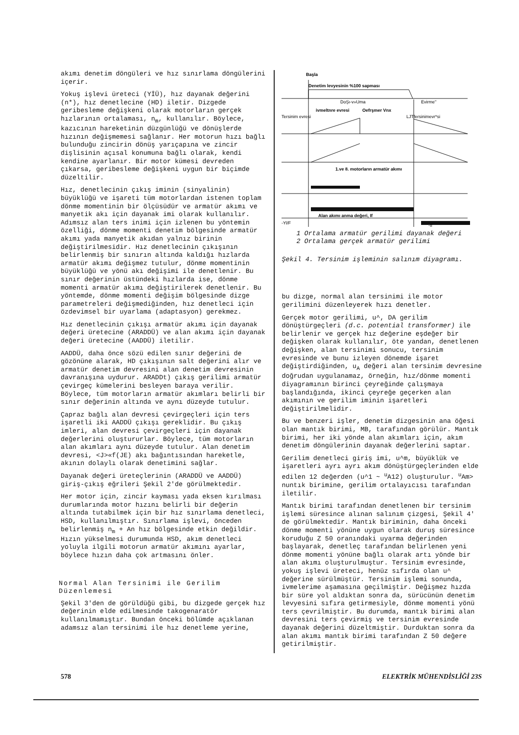akımı denetim döngüleri ve hız sınırlama döngülerini içerir.
Yokuş işlevi üreteci (YİÜ), hız dayanak değerini (n*), hız denetlecine (HD) iletir. Dizgede geribesleme değişkeni olarak motorların gerçek hızlarının ortalaması, n<sub>m</sub>, kullanılır. Böylece, kazıcının hareketinin düzgünlüğü ve dönüşlerde hızının değişmemesi sağlanır. Her motorun hızı bağlı bulunduğu zincirin dönüş yarıçapına ve zincir dişlisinin açısal konumuna bağlı olarak, kendi kendine ayarlanır. Bir motor kümesi devreden çıkarsa, geribesleme değişkeni uygun bir biçimde düzeltilir.
Hız, denetlecinin çıkış iminin (sinyalinin) büyüklüğü ve işareti tüm motorlardan istenen toplam dönme momentinin bir ölçüsüdür ve armatür akımı ve manyetik akı için dayanak imi olarak kullanılır. Adımsız alan ters inimi için izlenen bu yöntemin özelliği, dönme momenti denetim bölgesinde armatür akımı yada manyetik akıdan yalnız birinin değiştirilmesidir. Hız denetlecinin çıkışının belirlenmiş bir sınırın altında kaldığı hızlarda armatür akımı değişmez tutulur, dönme momentinin büyüklüğü ve yönü akı değişimi ile denetlenir. Bu sınır değerinin üstündeki hızlarda ise, dönme momenti armatür akımı değiştirilerek denetlenir. Bu yöntemde, dönme momenti değişim bölgesinde dizge parametreleri değişmediğinden, hız denetleci için özdevimsel bir uyarlama (adaptasyon) gerekmez.
Hız denetlecinin çıkışı armatür akımı için dayanak değeri üretecine (ARADDÜ) ve alan akımı için dayanak değeri üretecine (AADDÜ) iletilir.
AADDÜ, daha önce sözü edilen sınır değerini de gözönüne alarak, HD çıkışının salt değerini alır ve armatür denetim devresini alan denetim devresinin davranışına uydurur. ARADDt) çıkış gerilimi armatür çevirgeç kümelerini besleyen baraya verilir. Böylece, tüm motorların armatür akımları belirli bir sınır değerinin altında ve aynı düzeyde tutulur.
Çapraz bağlı alan devresi çevirgeçleri için ters işaretli iki AADDÜ çıkışı gereklidir. Bu çıkış imleri, alan devresi çevirgeçleri için dayanak değerlerini oluştururlar. Böylece, tüm motorların alan akımları aynı düzeyde tutulur. Alan denetim devresi, <J>«f(JE) akı bağıntısından hareketle, akının dolaylı olarak denetimini sağlar.
Dayanak değeri üreteçlerinin (ARADDÜ ve AADDÜ) giriş-çıkış eğrileri Şekil 2'de görülmektedir.
Her motor için, zincir kayması yada eksen kırılması durumlarında motor hızını belirli bir değerin altında tutabilmek için bir hız sınırlama denetleci, HSD, kullanılmıştır. Sınırlama işlevi, önceden belirlenmiş n<sub>m</sub> + An hız bölgesinde etkin değildir. Hızın yükselmesi durumunda HSD, akım denetleci yoluyla ilgili motorun armatür akımını ayarlar, böylece hızın daha çok artmasını önler.
Normal Alan Tersinimi ile Gerilim Düzenlemesi
Şekil 3'den de görüldüğü gibi, bu dizgede gerçek hız değerinin elde edilmesinde takogenaratör kullanılmamıştır. Bundan önceki bölümde açıklanan adamsız alan tersinimi ile hız denetleme yerine,
Başla
Denetim levyesinin %100 sapması
DoŞı-v»Uma
Evirme"
ivmeltnre evresi
Oefrşmer Vnx
Tersinim evresi
LJTfersinimevr*si
1.ve 8. motorların armatür akımı
Alan akımı anma değeri, If
-Yl/F
-If
1 Ortalama armatür gerilimi dayanak değeri
2 Ortalama gerçek armatür gerilimi
Şekil 4. Tersinim işleminin salınım diyagramı.
bu dizge, normal alan tersinimi ile motor gerilimini düzenleyerek hızı denetler.
Gerçek motor gerilimi, u^, DA gerilim dönüştürgeçleri (d.c. potential transformer) ile belirlenir ve gerçek hız değerine eşdeğer bir değişken olarak kullanılır, öte yandan, denetlenen değişken, alan tersinimi sonucu, tersinim evresinde ve bunu izleyen dönemde işaret değiştirdiğinden, u<sub>A</sub> değeri alan tersinim devresine doğrudan uygulanamaz, örneğin, hız/dönme momenti diyagramının birinci çeyreğinde çalışmaya başlandığında, ikinci çeyreğe geçerken alan akımının ve gerilim iminin işaretleri değiştirilmelidir.
Bu ve benzeri işler, denetim dizgesinin ana öğesi olan mantık birimi, MB, tarafından görülür. Mantık birimi, her iki yönde alan akımları için, akım denetim döngülerinin dayanak değerlerini saptar.
Gerilim denetleci giriş imi, u^m, büyüklük ve işaretleri ayrı ayrı akım dönüştürgeçlerinden elde edilen 12 değerden (u^1 ~ <sup>u</sup>A12) oluşturulur. <sup>u</sup>Am> nuntık birimine, gerilim ortalayıcısı tarafından iletilir.
Mantık birimi tarafından denetlenen bir tersinim işlemi süresince alınan salınım çizgesi, Şekil 4' de görülmektedir. Mantık biriminin, daha önceki dönme momenti yönüne uygun olarak duruş süresince koruduğu Z 50 oranındaki uyarma değerinden başlayarak, denetleç tarafından belirlenen yeni dönme momenti yönüne bağlı olarak artı yönde bir alan akımı oluşturulmuştur. Tersinim evresinde, yokuş işlevi üreteci, henüz sıfırda olan u^ değerine sürülmüştür. Tersinim işlemi sonunda, ivmelerime aşamasına geçilmiştir. Değişmez hızda bir süre yol aldıktan sonra da, sürücünün denetim levyesini sıfıra getirmesiyle, dönme momenti yönü ters çevrilmiştir. Bu durumda, mantık birimi alan devresini ters çevirmiş ve tersinim evresinde dayanak değerini düzeltmiştir. Durduktan sonra da alan akımı mantık birimi tarafından Z 50 değere getirilmiştir.
578 ELEKTRİK MÜHENDİSLİĞİ 23S